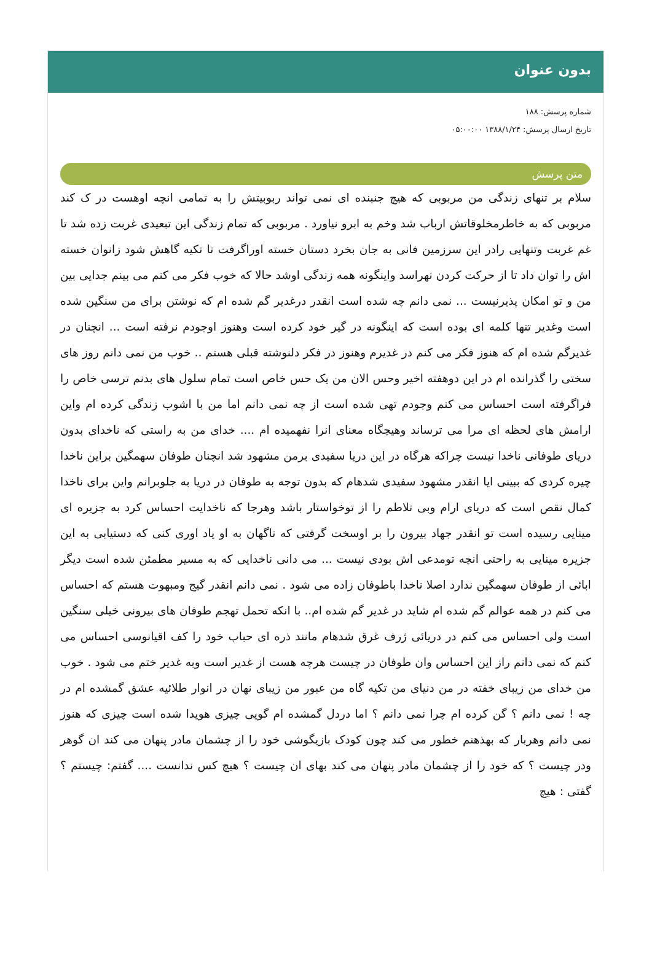بدون عنوان
شماره پرسش: ۱۸۸
تاریخ ارسال پرسش: ۱۳۸۸/۱/۲۴ ۰۵:۰۰:۰۰
متن پرسش
سلام بر تنهای زندگی من مربوبی که هیچ جنبنده ای نمی تواند ربوبیتش را به تمامی انچه اوهست در ک کند مربوبی که به خاطرمخلوقاتش ارباب شد وخم به ابرو نیاورد . مربوبی که تمام زندگی این تبعیدی غربت زده شد تا غم غربت وتنهایی رادر این سرزمین فانی به جان بخرد دستان خسته اوراگرفت تا تکیه گاهش شود زانوان خسته اش را توان داد تا از حرکت کردن نهراسد واینگونه همه زندگی اوشد حالا که خوب فکر می کنم می بینم جدایی بین من و تو امکان پذیرنیست ... نمی دانم چه شده است انقدر درغدیر گم شده ام که نوشتن برای من سنگین شده است وغدیر تنها کلمه ای بوده است که اینگونه در گیر خود کرده است وهنوز اوجودم نرفته است ... انچنان در غدیرگم شده ام که هنوز فکر می کنم در غدیرم وهنوز در فکر دلنوشته قبلی هستم .. خوب من نمی دانم روز های سختی را گذرانده ام در این دوهفته اخیر وحس الان من یک حس خاص است تمام سلول های بدنم ترسی خاص را فراگرفته است احساس می کنم وجودم تهی شده است از چه نمی دانم اما من با اشوب زندگی کرده ام واین ارامش های لحظه ای مرا می ترساند وهیچگاه معنای انرا نفهمیده ام .... خدای من به راستی که ناخدای بدون دریای طوفانی ناخدا نیست چراکه هرگاه در این دریا سفیدی برمن مشهود شد انچنان طوفان سهمگین براین ناخدا چیره کردی که ببینی ایا انقدر مشهود سفیدی شدهام که بدون توجه به طوفان در دریا به جلوبرانم واین برای ناخدا کمال نقص است که دریای ارام وبی تلاطم را از توخواستار باشد وهرجا که ناخدایت احساس کرد به جزیره ای مینایی رسیده است تو انقدر جهاد بیرون را بر اوسخت گرفتی که ناگهان به او یاد اوری کنی که دستیابی به این جزیره مینایی به راحتی انچه تومدعی اش بودی نیست ... می دانی ناخدایی که به مسیر مطمئن شده است دیگر ابائی از طوفان سهمگین ندارد اصلا ناخدا باطوفان زاده می شود . نمی دانم انقدر گیج ومبهوت هستم که احساس می کنم در همه عوالم گم شده ام شاید در غدیر گم شده ام.. با انکه تحمل تهجم طوفان های بیرونی خیلی سنگین است ولی احساس می کنم در دریائی ژرف غرق شدهام مانند ذره ای حباب خود را کف اقیانوسی احساس می کنم که نمی دانم راز این احساس وان طوفان در چیست هرچه هست از غدیر است وبه غدیر ختم می شود . خوب من خدای من زیبای خفته در من دنیای من تکیه گاه من عبور من زیبای نهان در انوار طلائیه عشق گمشده ام در چه ! نمی دانم ؟ گن کرده ام چرا نمی دانم ؟ اما دردل گمشده ام گویی چیزی هویدا شده است چیزی که هنوز نمی دانم وهربار که بهذهنم خطور می کند چون کودک بازیگوشی خود را از چشمان مادر پنهان می کند ان گوهر ودر چیست ؟ که خود را از چشمان مادر پنهان می کند بهای ان چیست ؟ هیچ کس ندانست .... گفتم: چیستم ؟ گفتی : هیچ